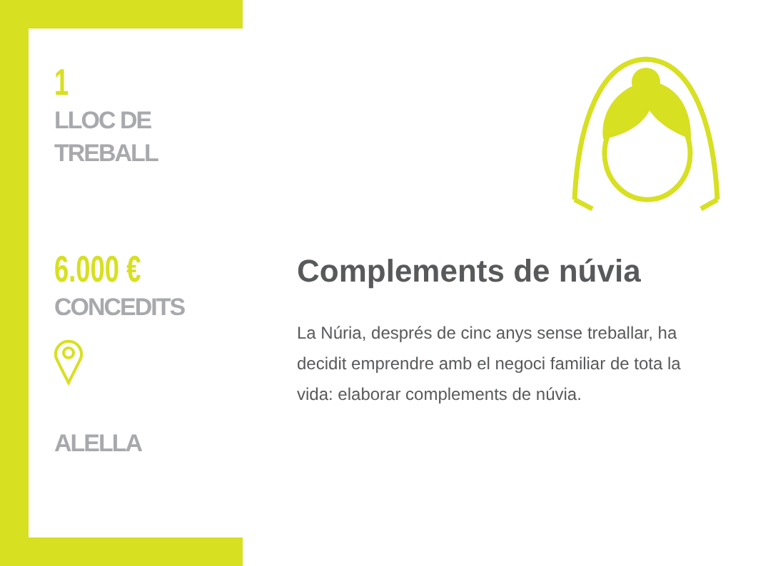1
LLOC DE
TREBALL
6.000 €
CONCEDITS
ALELLA
Complements de núvia
La Núria, després de cinc anys sense treballar, ha decidit emprendre amb el negoci familiar de tota la vida: elaborar complements de núvia.